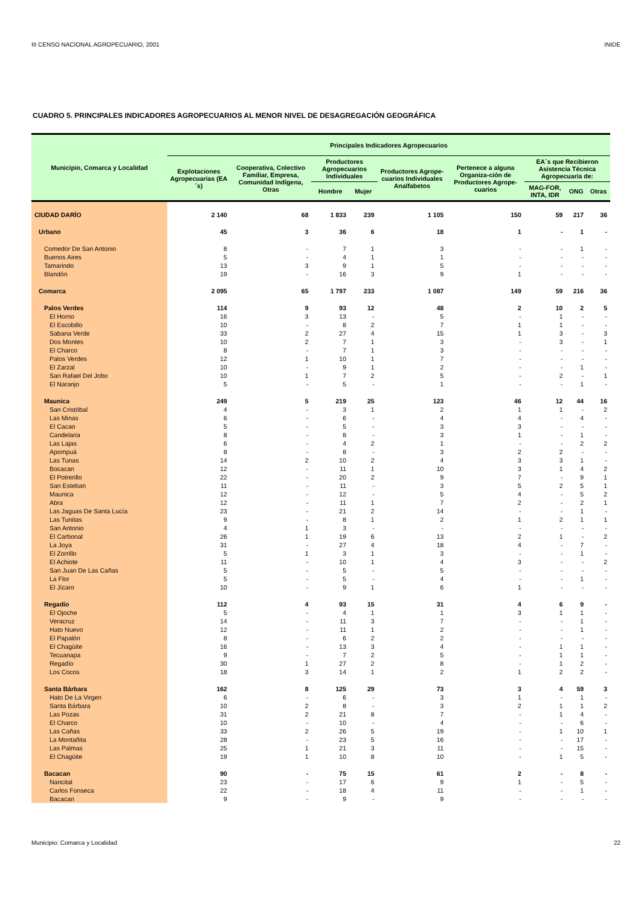III CENSO NACIONAL AGROPECUARIO, 2001 INIDE
CUADRO 5. PRINCIPALES INDICADORES AGROPECUARIOS AL MENOR NIVEL DE DESAGREGACIÓN GEOGRÁFICA
| Municipio, Comarca y Localidad | Principales Indicadores Agropecuarios | | | | | | | | |
| --- | --- | --- | --- | --- | --- | --- | --- | --- | --- |
| | Explotaciones Agropecuarias (EA´s) | Cooperativa, Colectivo Familiar, Empresa, Comunidad Indígena, Otras | Productores Agropecuarios Individuales | | Productores Agrope-cuarios Individuales Analfabetos | Pertenece a alguna Organiza-ción de Productores Agrope-cuarios | EA´s que Recibieron Asistencia Técnica Agropecuaria de: | | |
| | | | Hombre | Mujer | | | MAG-FOR, INTA, IDR | ONG | Otras |
| CIUDAD DARÍO | 2 140 | 68 | 1 833 | 239 | 1 105 | 150 | 59 | 217 | 36 |
| Urbano | 45 | 3 | 36 | 6 | 18 | 1 | - | 1 | - |
| Comedor De San Antonio | 8 | - | 7 | 1 | 3 | - | - | 1 | - |
| Buenos Aires | 5 | - | 4 | 1 | 1 | - | - | - | - |
| Tamarindo | 13 | 3 | 9 | 1 | 5 | - | - | - | - |
| Blandón | 19 | - | 16 | 3 | 9 | 1 | - | - | - |
| Comarca | 2 095 | 65 | 1 797 | 233 | 1 087 | 149 | 59 | 216 | 36 |
| Palos Verdes | 114 | 9 | 93 | 12 | 48 | 2 | 10 | 2 | 5 |
| El Horno | 16 | 3 | 13 | - | 5 | - | 1 | - | - |
| El Escobillo | 10 | - | 8 | 2 | 7 | 1 | 1 | - | - |
| Sabana Verde | 33 | 2 | 27 | 4 | 15 | 1 | 3 | - | 3 |
| Dos Montes | 10 | 2 | 7 | 1 | 3 | - | 3 | - | 1 |
| El Charco | 8 | - | 7 | 1 | 3 | - | - | - | - |
| Palos Verdes | 12 | 1 | 10 | 1 | 7 | - | - | - | - |
| El Zarzal | 10 | - | 9 | 1 | 2 | - | - | 1 | - |
| San Rafael Del Jobo | 10 | 1 | 7 | 2 | 5 | - | 2 | - | 1 |
| El Naranjo | 5 | - | 5 | - | 1 | - | - | 1 | - |
| Maunica | 249 | 5 | 219 | 25 | 123 | 46 | 12 | 44 | 16 |
| San Cristóbal | 4 | - | 3 | 1 | 2 | 1 | 1 | - | 2 |
| Las Minas | 6 | - | 6 | - | 4 | 4 | - | 4 | - |
| El Cacao | 5 | - | 5 | - | 3 | 3 | - | - | - |
| Candelaria | 8 | - | 8 | - | 3 | 1 | - | 1 | - |
| Las Lajas | 6 | - | 4 | 2 | 1 | - | - | 2 | 2 |
| Apompuá | 8 | - | 8 | - | 3 | 2 | 2 | - | - |
| Las Tunas | 14 | 2 | 10 | 2 | 4 | 3 | 3 | 1 | - |
| Bocacan | 12 | - | 11 | 1 | 10 | 3 | 1 | 4 | 2 |
| El Potrerillo | 22 | - | 20 | 2 | 9 | 7 | - | 9 | 1 |
| San Esteban | 11 | - | 11 | - | 3 | 5 | 2 | 5 | 1 |
| Maunica | 12 | - | 12 | - | 5 | 4 | - | 5 | 2 |
| Abra | 12 | - | 11 | 1 | 7 | 2 | - | 2 | 1 |
| Las Jaguas De Santa Lucía | 23 | - | 21 | 2 | 14 | - | - | 1 | - |
| Las Tunitas | 9 | - | 8 | 1 | 2 | 1 | 2 | 1 | 1 |
| San Antonio | 4 | 1 | 3 | - | - | - | - | - | - |
| El Carbonal | 26 | 1 | 19 | 6 | 13 | 2 | 1 | - | 2 |
| La Joya | 31 | - | 27 | 4 | 18 | 4 | - | 7 | - |
| El Zorrillo | 5 | 1 | 3 | 1 | 3 | - | - | 1 | - |
| El Achiote | 11 | - | 10 | 1 | 4 | 3 | - | - | 2 |
| San Juan De Las Cañas | 5 | - | 5 | - | 5 | - | - | - | - |
| La Flor | 5 | - | 5 | - | 4 | - | - | 1 | - |
| El Jícaro | 10 | - | 9 | 1 | 6 | 1 | - | - | - |
| Regadío | 112 | 4 | 93 | 15 | 31 | 4 | 6 | 9 | - |
| El Ojoche | 5 | - | 4 | 1 | 1 | 3 | 1 | 1 | - |
| Veracruz | 14 | - | 11 | 3 | 7 | - | - | 1 | - |
| Hato Nuevo | 12 | - | 11 | 1 | 2 | - | - | 1 | - |
| El Papalón | 8 | - | 6 | 2 | 2 | - | - | - | - |
| El Chagüite | 16 | - | 13 | 3 | 4 | - | 1 | 1 | - |
| Tecuanapa | 9 | - | 7 | 2 | 5 | - | 1 | 1 | - |
| Regadío | 30 | 1 | 27 | 2 | 8 | - | 1 | 2 | - |
| Los Cocos | 18 | 3 | 14 | 1 | 2 | 1 | 2 | 2 | - |
| Santa Bárbara | 162 | 8 | 125 | 29 | 73 | 3 | 4 | 59 | 3 |
| Hato De La Virgen | 6 | - | 6 | - | 3 | 1 | - | 1 | - |
| Santa Bárbara | 10 | 2 | 8 | - | 3 | 2 | 1 | 1 | 2 |
| Las Pozas | 31 | 2 | 21 | 8 | 7 | - | 1 | 4 | - |
| El Charco | 10 | - | 10 | - | 4 | - | - | 6 | - |
| Las Cañas | 33 | 2 | 26 | 5 | 19 | - | 1 | 10 | 1 |
| La Montañita | 28 | - | 23 | 5 | 16 | - | - | 17 | - |
| Las Palmas | 25 | 1 | 21 | 3 | 11 | - | - | 15 | - |
| El Chagüite | 19 | 1 | 10 | 8 | 10 | - | 1 | 5 | - |
| Bacacan | 90 | - | 75 | 15 | 61 | 2 | - | 8 | - |
| Nancital | 23 | - | 17 | 6 | 9 | 1 | - | 5 | - |
| Carlos Fonseca | 22 | - | 18 | 4 | 11 | - | - | 1 | - |
| Bacacan | 9 | - | 9 | - | 9 | - | - | - | - |
Municipio: Comarca y Localidad 22